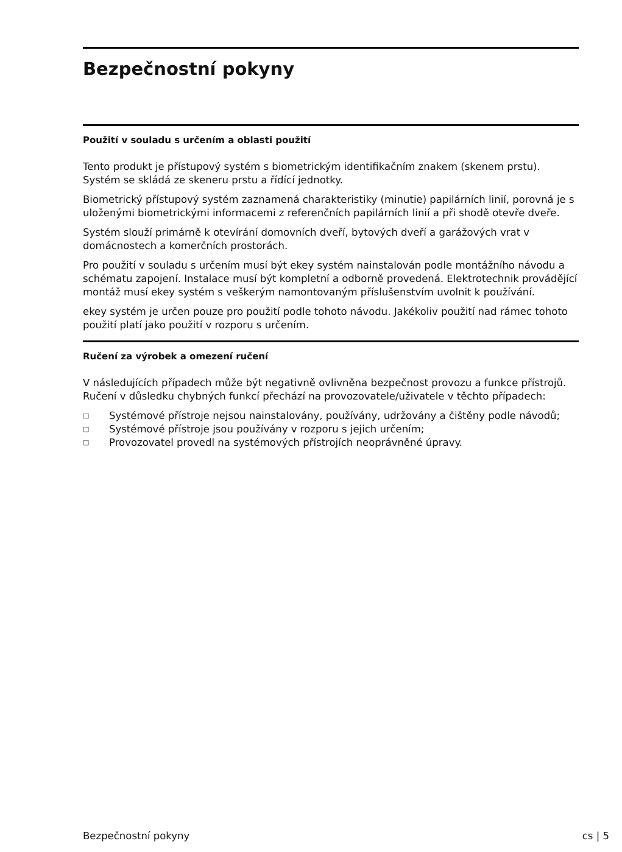Bezpečnostní pokyny
Použití v souladu s určením a oblasti použití
Tento produkt je přístupový systém s biometrickým identifikačním znakem (skenem prstu). Systém se skládá ze skeneru prstu a řídící jednotky.
Biometrický přístupový systém zaznamená charakteristiky (minutie) papilárních linií, porovná je s uloženými biometrickými informacemi z referenčních papilárních linií a při shodě otevře dveře.
Systém slouží primárně k otevírání domovních dveří, bytových dveří a garážových vrat v domácnostech a komerčních prostorách.
Pro použití v souladu s určením musí být ekey systém nainstalován podle montážního návodu a schématu zapojení. Instalace musí být kompletní a odborně provedená. Elektrotechnik provádějící montáž musí ekey systém s veškerým namontovaným příslušenstvím uvolnit k používání.
ekey systém je určen pouze pro použití podle tohoto návodu. Jakékoliv použití nad rámec tohoto použití platí jako použití v rozporu s určením.
Ručení za výrobek a omezení ručení
V následujících případech může být negativně ovlivněna bezpečnost provozu a funkce přístrojů. Ručení v důsledku chybných funkcí přechází na provozovatele/uživatele v těchto případech:
□ Systémové přístroje nejsou nainstalovány, používány, udržovány a čištěny podle návodů;
□ Systémové přístroje jsou používány v rozporu s jejich určením;
□ Provozovatel provedl na systémových přístrojích neoprávněné úpravy.
Bezpečnostní pokyny cs | 5